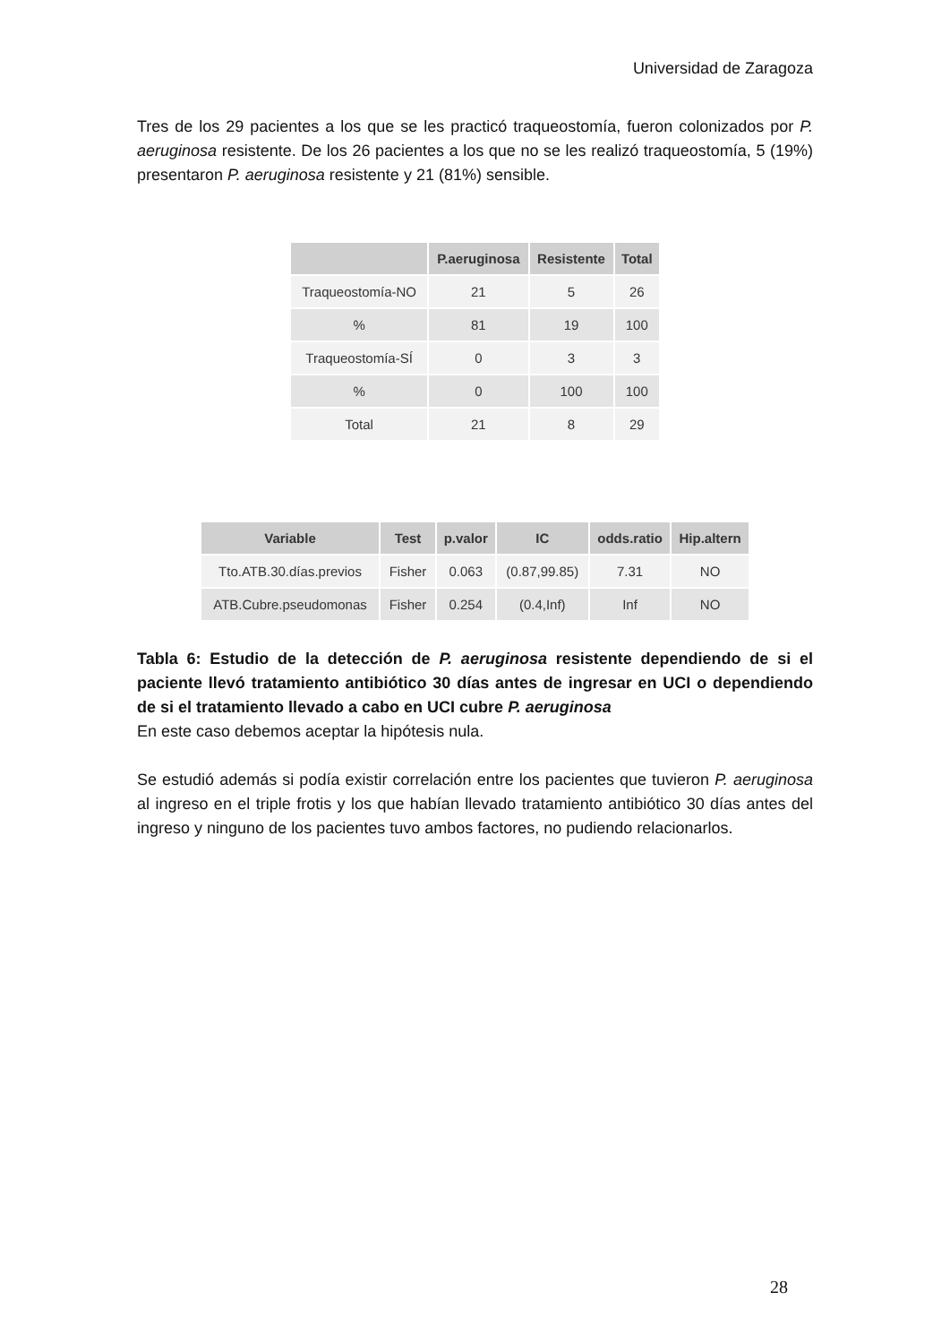Universidad de Zaragoza
Tres de los 29 pacientes a los que se les practicó traqueostomía, fueron colonizados por P. aeruginosa resistente. De los 26 pacientes a los que no se les realizó traqueostomía, 5 (19%) presentaron P. aeruginosa resistente y 21 (81%) sensible.
| | P.aeruginosa | Resistente | Total |
| --- | --- | --- | --- |
| Traqueostomía-NO | 21 | 5 | 26 |
| % | 81 | 19 | 100 |
| Traqueostomía-SÍ | 0 | 3 | 3 |
| % | 0 | 100 | 100 |
| Total | 21 | 8 | 29 |
| Variable | Test | p.valor | IC | odds.ratio | Hip.altern |
| --- | --- | --- | --- | --- | --- |
| Tto.ATB.30.días.previos | Fisher | 0.063 | (0.87,99.85) | 7.31 | NO |
| ATB.Cubre.pseudomonas | Fisher | 0.254 | (0.4,Inf) | Inf | NO |
Tabla 6: Estudio de la detección de P. aeruginosa resistente dependiendo de si el paciente llevó tratamiento antibiótico 30 días antes de ingresar en UCI o dependiendo de si el tratamiento llevado a cabo en UCI cubre P. aeruginosa
En este caso debemos aceptar la hipótesis nula.
Se estudió además si podía existir correlación entre los pacientes que tuvieron P. aeruginosa al ingreso en el triple frotis y los que habían llevado tratamiento antibiótico 30 días antes del ingreso y ninguno de los pacientes tuvo ambos factores, no pudiendo relacionarlos.
28